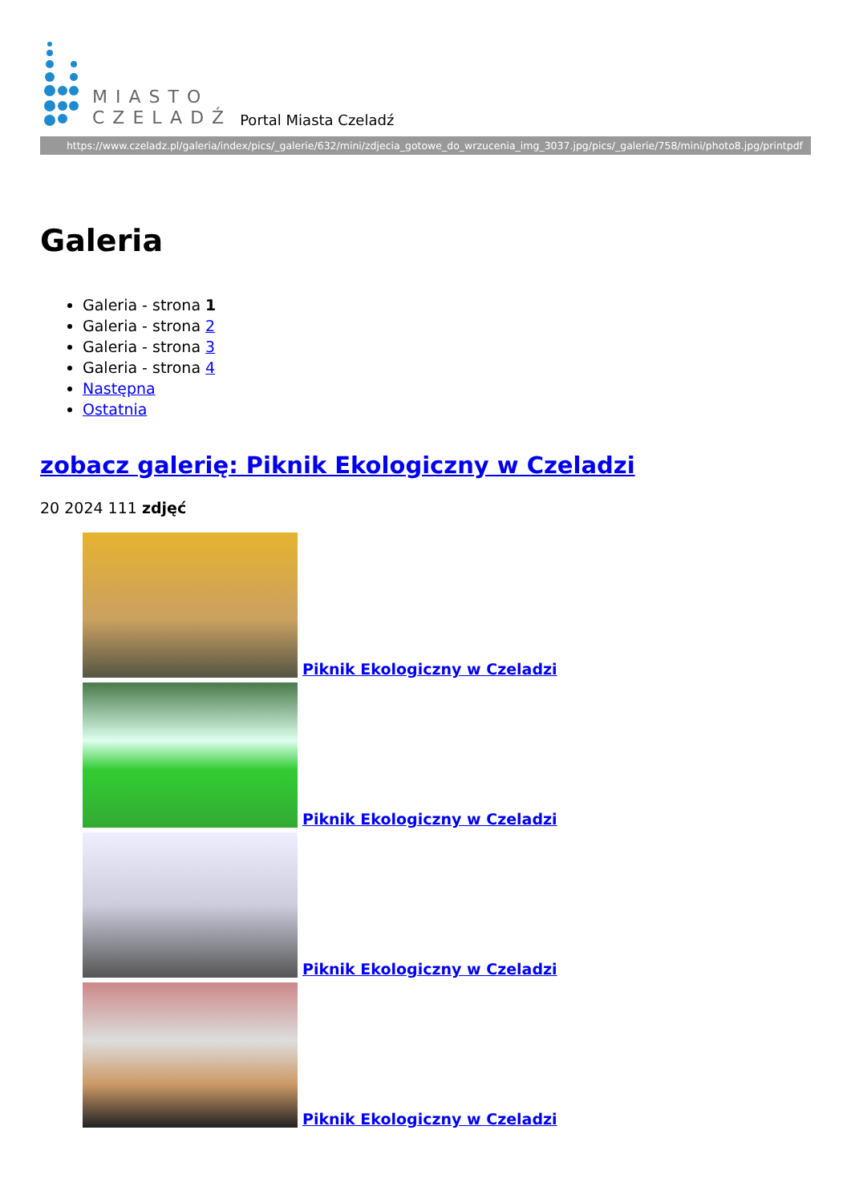MIASTO
CZELADŹ
Portal Miasta Czeladź
https://www.czeladz.pl/galeria/index/pics/_galerie/632/mini/zdjecia_gotowe_do_wrzucenia_img_3037.jpg/pics/_galerie/758/mini/photo8.jpg/printpdf
Galeria
Galeria - strona 1
Galeria - strona 2
Galeria - strona 3
Galeria - strona 4
Następna
Ostatnia
zobacz galerię: Piknik Ekologiczny w Czeladzi
20 2024 111 zdjęć
Piknik Ekologiczny w Czeladzi
Piknik Ekologiczny w Czeladzi
Piknik Ekologiczny w Czeladzi
Piknik Ekologiczny w Czeladzi